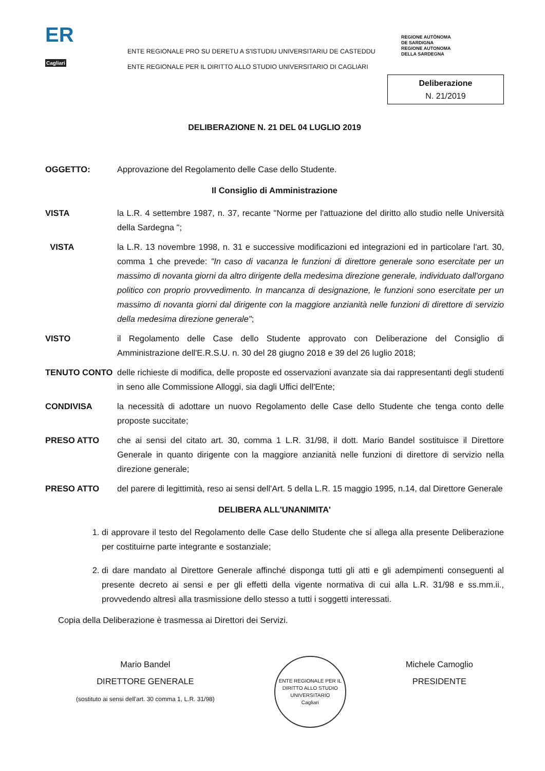ER
Cagliari
ENTE REGIONALE PRO SU DERETU A S'ISTUDIU UNIVERSITARIU DE CASTEDDU
ENTE REGIONALE PER IL DIRITTO ALLO STUDIO UNIVERSITARIO DI CAGLIARI
REGIONE AUTÒNOMA
DE SARDIGNA
REGIONE AUTONOMA
DELLA SARDEGNA
Deliberazione
N. 21/2019
DELIBERAZIONE N. 21 DEL 04 LUGLIO 2019
OGGETTO: Approvazione del Regolamento delle Case dello Studente.
Il Consiglio di Amministrazione
VISTA la L.R. 4 settembre 1987, n. 37, recante "Norme per l'attuazione del diritto allo studio nelle Università della Sardegna ";
VISTA la L.R. 13 novembre 1998, n. 31 e successive modificazioni ed integrazioni ed in particolare l'art. 30, comma 1 che prevede: "In caso di vacanza le funzioni di direttore generale sono esercitate per un massimo di novanta giorni da altro dirigente della medesima direzione generale, individuato dall'organo politico con proprio provvedimento. In mancanza di designazione, le funzioni sono esercitate per un massimo di novanta giorni dal dirigente con la maggiore anzianità nelle funzioni di direttore di servizio della medesima direzione generale";
VISTO il Regolamento delle Case dello Studente approvato con Deliberazione del Consiglio di Amministrazione dell'E.R.S.U. n. 30 del 28 giugno 2018 e 39 del 26 luglio 2018;
TENUTO CONTO delle richieste di modifica, delle proposte ed osservazioni avanzate sia dai rappresentanti degli studenti in seno alle Commissione Alloggi, sia dagli Uffici dell'Ente;
CONDIVISA la necessità di adottare un nuovo Regolamento delle Case dello Studente che tenga conto delle proposte succitate;
PRESO ATTO che ai sensi del citato art. 30, comma 1 L.R. 31/98, il dott. Mario Bandel sostituisce il Direttore Generale in quanto dirigente con la maggiore anzianità nelle funzioni di direttore di servizio nella direzione generale;
PRESO ATTO del parere di legittimità, reso ai sensi dell'Art. 5 della L.R. 15 maggio 1995, n.14, dal Direttore Generale
DELIBERA ALL'UNANIMITA'
1. di approvare il testo del Regolamento delle Case dello Studente che si allega alla presente Deliberazione per costituirne parte integrante e sostanziale;
2. di dare mandato al Direttore Generale affinché disponga tutti gli atti e gli adempimenti conseguenti al presente decreto ai sensi e per gli effetti della vigente normativa di cui alla L.R. 31/98 e ss.mm.ii., provvedendo altresì alla trasmissione dello stesso a tutti i soggetti interessati.
Copia della Deliberazione è trasmessa ai Direttori dei Servizi.
Mario Bandel
DIRETTORE GENERALE
(sostituto ai sensi dell'art. 30 comma 1, L.R. 31/98)
ENTE REGIONALE PER IL DIRITTO ALLO STUDIO UNIVERSITARIO
Cagliari
Michele Camoglio
PRESIDENTE